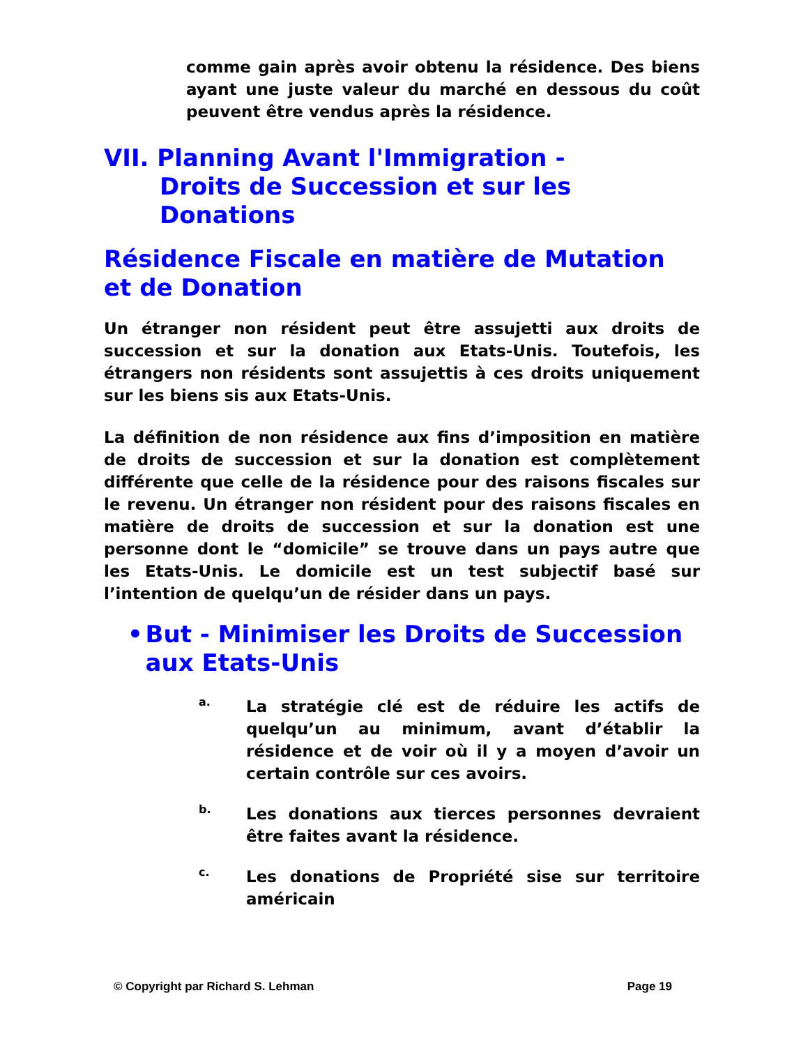comme gain après avoir obtenu la résidence. Des biens ayant une juste valeur du marché en dessous du coût peuvent être vendus après la résidence.
VII. Planning Avant l'Immigration -
Droits de Succession et sur les
Donations
Résidence Fiscale en matière de Mutation et de Donation
Un étranger non résident peut être assujetti aux droits de succession et sur la donation aux Etats-Unis. Toutefois, les étrangers non résidents sont assujettis à ces droits uniquement sur les biens sis aux Etats-Unis.
La définition de non résidence aux fins d’imposition en matière de droits de succession et sur la donation est complètement différente que celle de la résidence pour des raisons fiscales sur le revenu. Un étranger non résident pour des raisons fiscales en matière de droits de succession et sur la donation est une personne dont le “domicile” se trouve dans un pays autre que les Etats-Unis. Le domicile est un test subjectif basé sur l’intention de quelqu’un de résider dans un pays.
• But - Minimiser les Droits de Succession aux Etats-Unis
a.
La stratégie clé est de réduire les actifs de quelqu’un au minimum, avant d’établir la résidence et de voir où il y a moyen d’avoir un certain contrôle sur ces avoirs.
b.
Les donations aux tierces personnes devraient être faites avant la résidence.
c.
Les donations de Propriété sise sur territoire américain
© Copyright par Richard S. Lehman Page 19